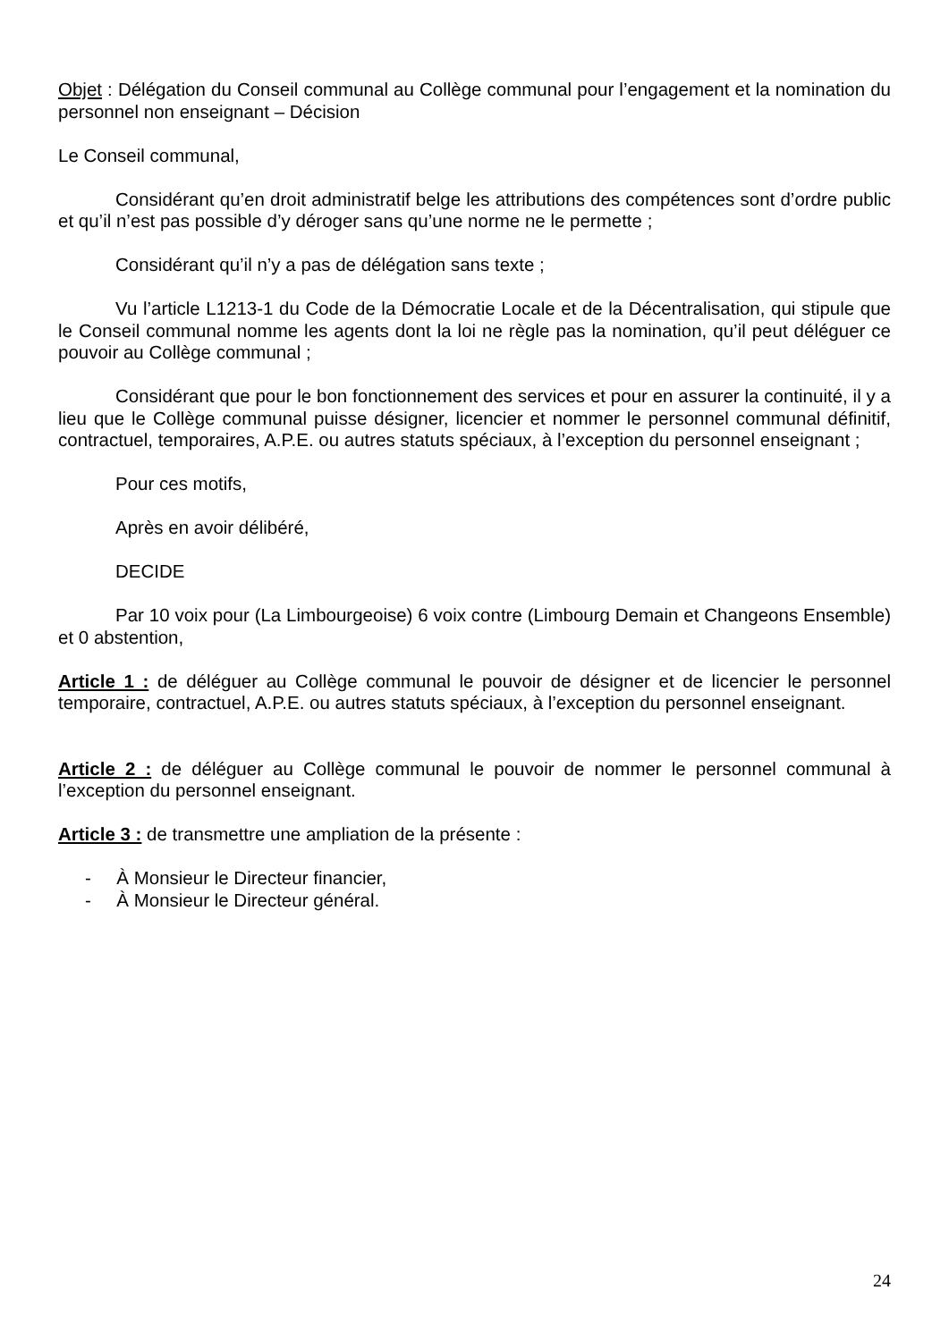Objet : Délégation du Conseil communal au Collège communal pour l’engagement et la nomination du personnel non enseignant – Décision
Le Conseil communal,
Considérant qu’en droit administratif belge les attributions des compétences sont d’ordre public et qu’il n’est pas possible d’y déroger sans qu’une norme ne le permette ;
Considérant qu’il n’y a pas de délégation sans texte ;
Vu l’article L1213-1 du Code de la Démocratie Locale et de la Décentralisation, qui stipule que le Conseil communal nomme les agents dont la loi ne règle pas la nomination, qu’il peut déléguer ce pouvoir au Collège communal ;
Considérant que pour le bon fonctionnement des services et pour en assurer la continuité, il y a lieu que le Collège communal puisse désigner, licencier et nommer le personnel communal définitif, contractuel, temporaires, A.P.E. ou autres statuts spéciaux, à l’exception du personnel enseignant ;
Pour ces motifs,
Après en avoir délibéré,
DECIDE
Par 10 voix pour (La Limbourgeoise) 6 voix contre (Limbourg Demain et Changeons Ensemble) et 0 abstention,
Article 1 : de déléguer au Collège communal le pouvoir de désigner et de licencier le personnel temporaire, contractuel, A.P.E. ou autres statuts spéciaux, à l’exception du personnel enseignant.
Article 2 : de déléguer au Collège communal le pouvoir de nommer le personnel communal à l’exception du personnel enseignant.
Article 3 : de transmettre une ampliation de la présente :
- À Monsieur le Directeur financier,
- À Monsieur le Directeur général.
24